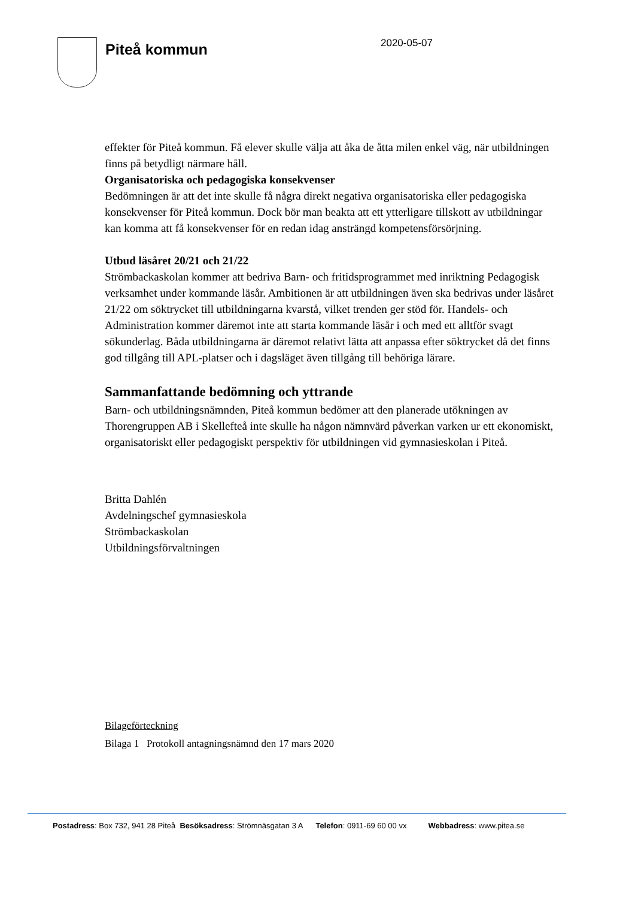Piteå kommun
2020-05-07
effekter för Piteå kommun. Få elever skulle välja att åka de åtta milen enkel väg, när utbildningen finns på betydligt närmare håll.
Organisatoriska och pedagogiska konsekvenser
Bedömningen är att det inte skulle få några direkt negativa organisatoriska eller pedagogiska konsekvenser för Piteå kommun. Dock bör man beakta att ett ytterligare tillskott av utbildningar kan komma att få konsekvenser för en redan idag ansträngd kompetensförsörjning.
Utbud läsåret 20/21 och 21/22
Strömbackaskolan kommer att bedriva Barn- och fritidsprogrammet med inriktning Pedagogisk verksamhet under kommande läsår. Ambitionen är att utbildningen även ska bedrivas under läsåret 21/22 om söktrycket till utbildningarna kvarstå, vilket trenden ger stöd för. Handels- och Administration kommer däremot inte att starta kommande läsår i och med ett alltför svagt sökunderlag. Båda utbildningarna är däremot relativt lätta att anpassa efter söktrycket då det finns god tillgång till APL-platser och i dagsläget även tillgång till behöriga lärare.
Sammanfattande bedömning och yttrande
Barn- och utbildningsnämnden, Piteå kommun bedömer att den planerade utökningen av Thorengruppen AB i Skellefteå inte skulle ha någon nämnvärd påverkan varken ur ett ekonomiskt, organisatoriskt eller pedagogiskt perspektiv för utbildningen vid gymnasieskolan i Piteå.
Britta Dahlén
Avdelningschef gymnasieskola
Strömbackaskolan
Utbildningsförvaltningen
Bilageförteckning
Bilaga 1 Protokoll antagningsnämnd den 17 mars 2020
Postadress: Box 732, 941 28 Piteå Besöksadress: Strömnäsgatan 3 A Telefon: 0911-69 60 00 vx Webbadress: www.pitea.se